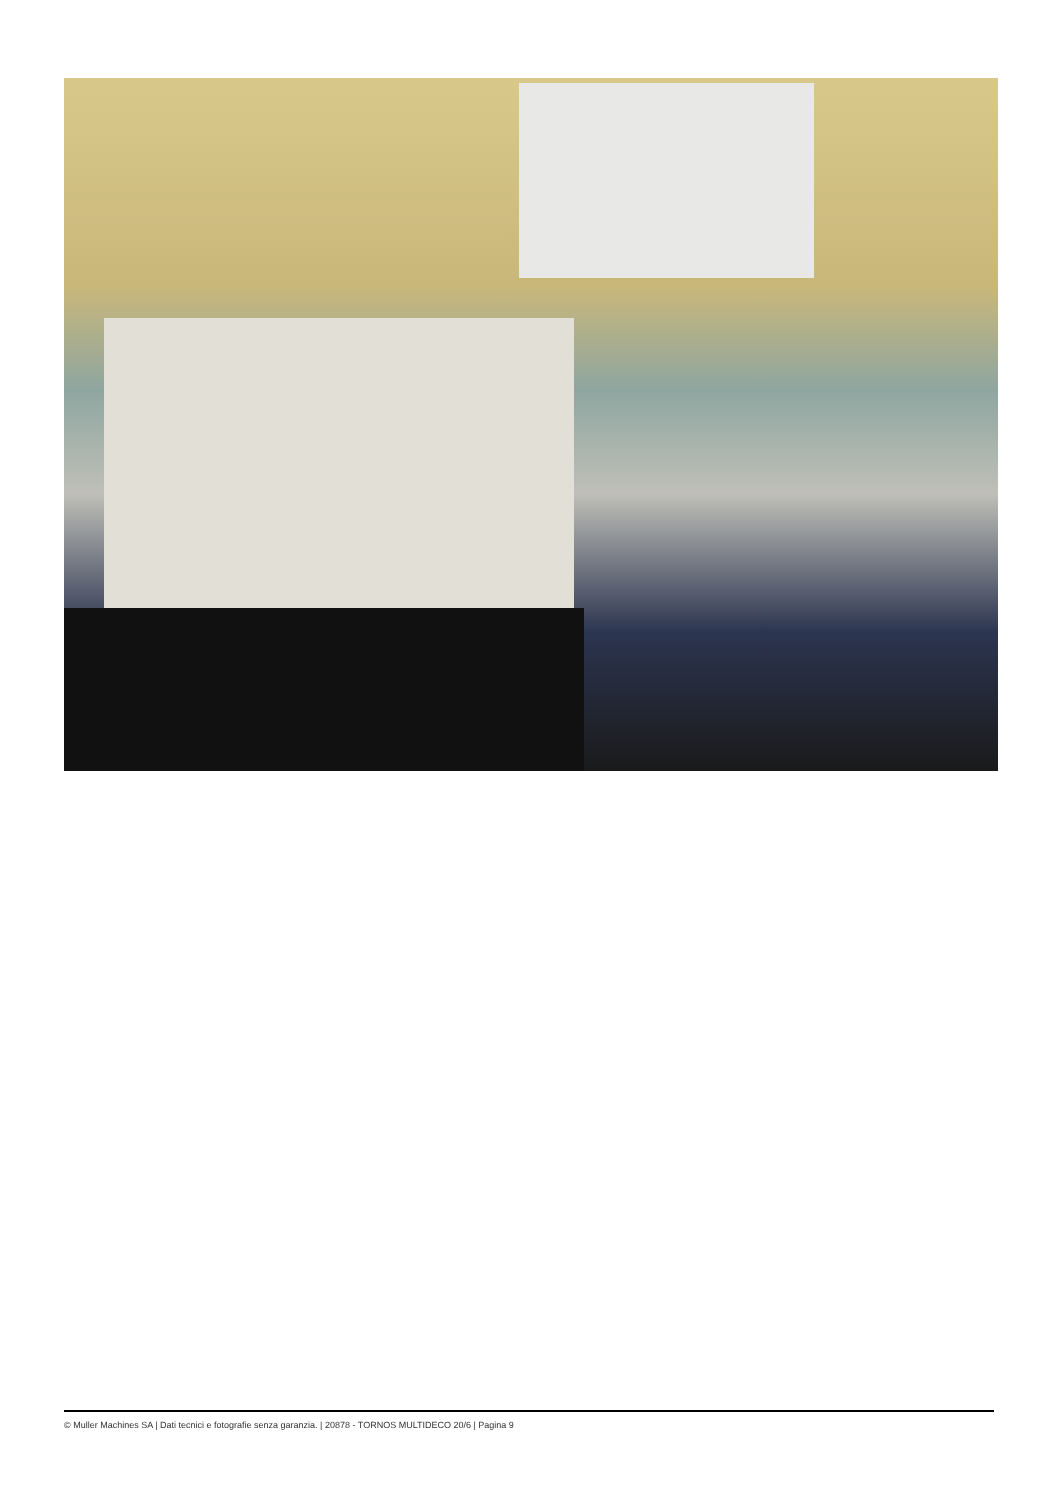© Muller Machines SA | Dati tecnici e fotografie senza garanzia. | 20878 - TORNOS MULTIDECO 20/6 | Pagina 9